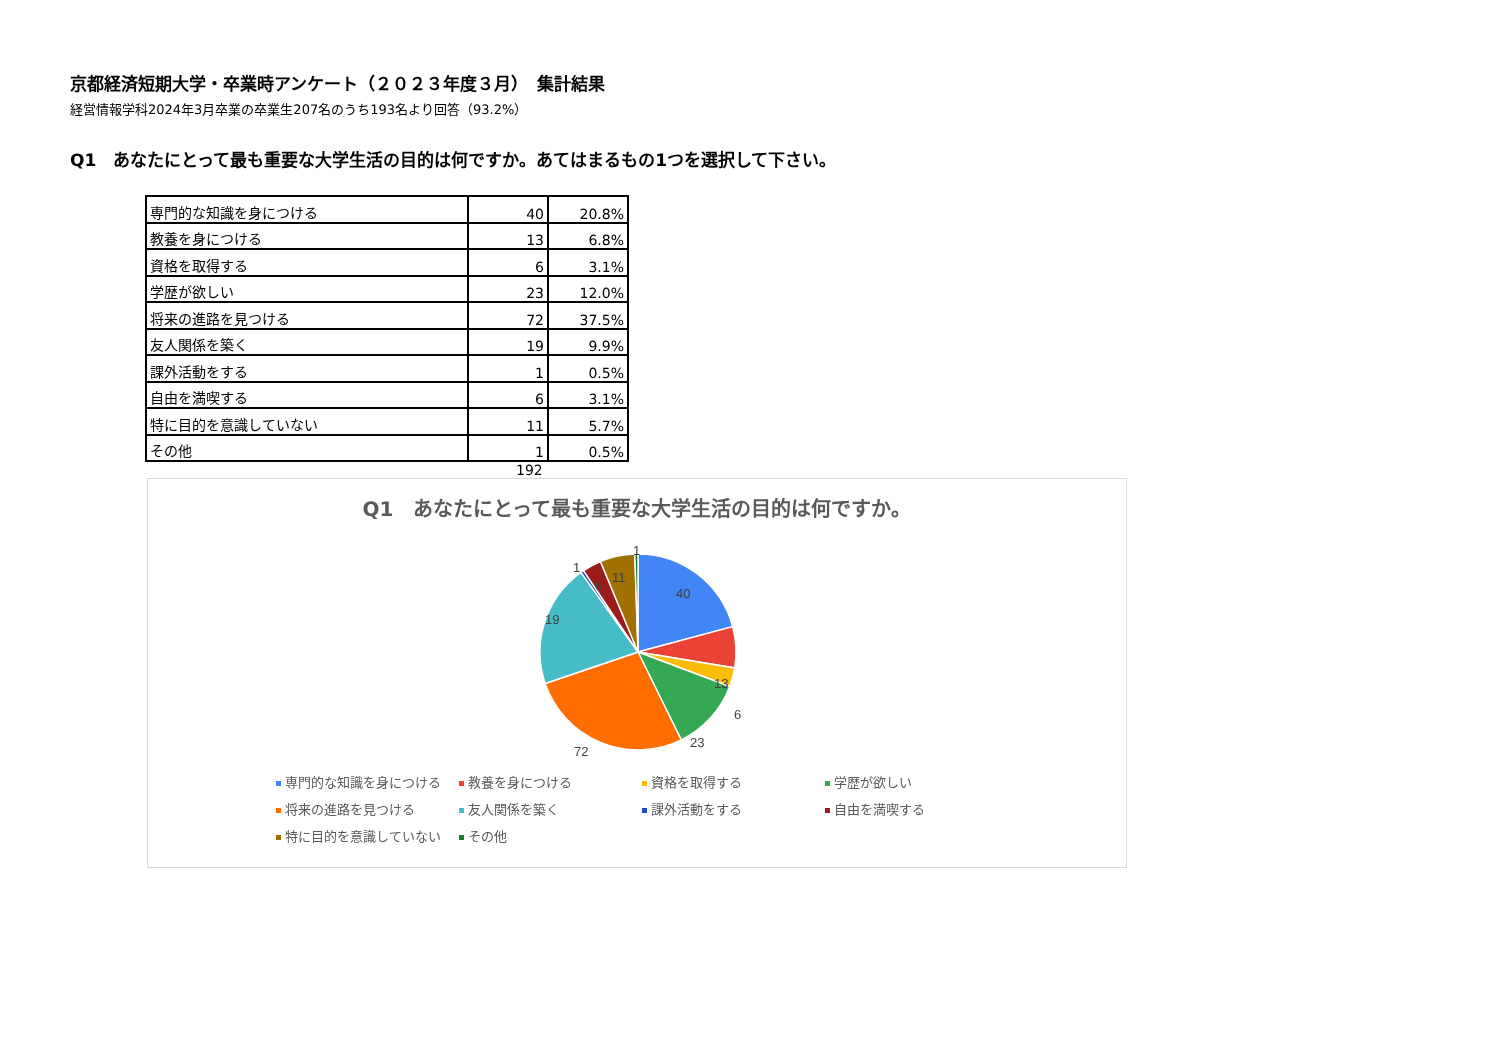京都経済短期大学・卒業時アンケート（２０２３年度３月）　集計結果
経営情報学科2024年3月卒業の卒業生207名のうち193名より回答（93.2%）
Q1　あなたにとって最も重要な大学生活の目的は何ですか。あてはまるもの1つを選択して下さい。
| 専門的な知識を身につける | 40 | 20.8% |
| 教養を身につける | 13 | 6.8% |
| 資格を取得する | 6 | 3.1% |
| 学歴が欲しい | 23 | 12.0% |
| 将来の進路を見つける | 72 | 37.5% |
| 友人関係を築く | 19 | 9.9% |
| 課外活動をする | 1 | 0.5% |
| 自由を満喫する | 6 | 3.1% |
| 特に目的を意識していない | 11 | 5.7% |
| その他 | 1 | 0.5% |
192
Q1　あなたにとって最も重要な大学生活の目的は何ですか。
40
13
6
23
72
19
1
6
11
1
専門的な知識を身につける 教養を身につける 資格を取得する 学歴が欲しい 将来の進路を見つける 友人関係を築く 課外活動をする 自由を満喫する 特に目的を意識していない その他